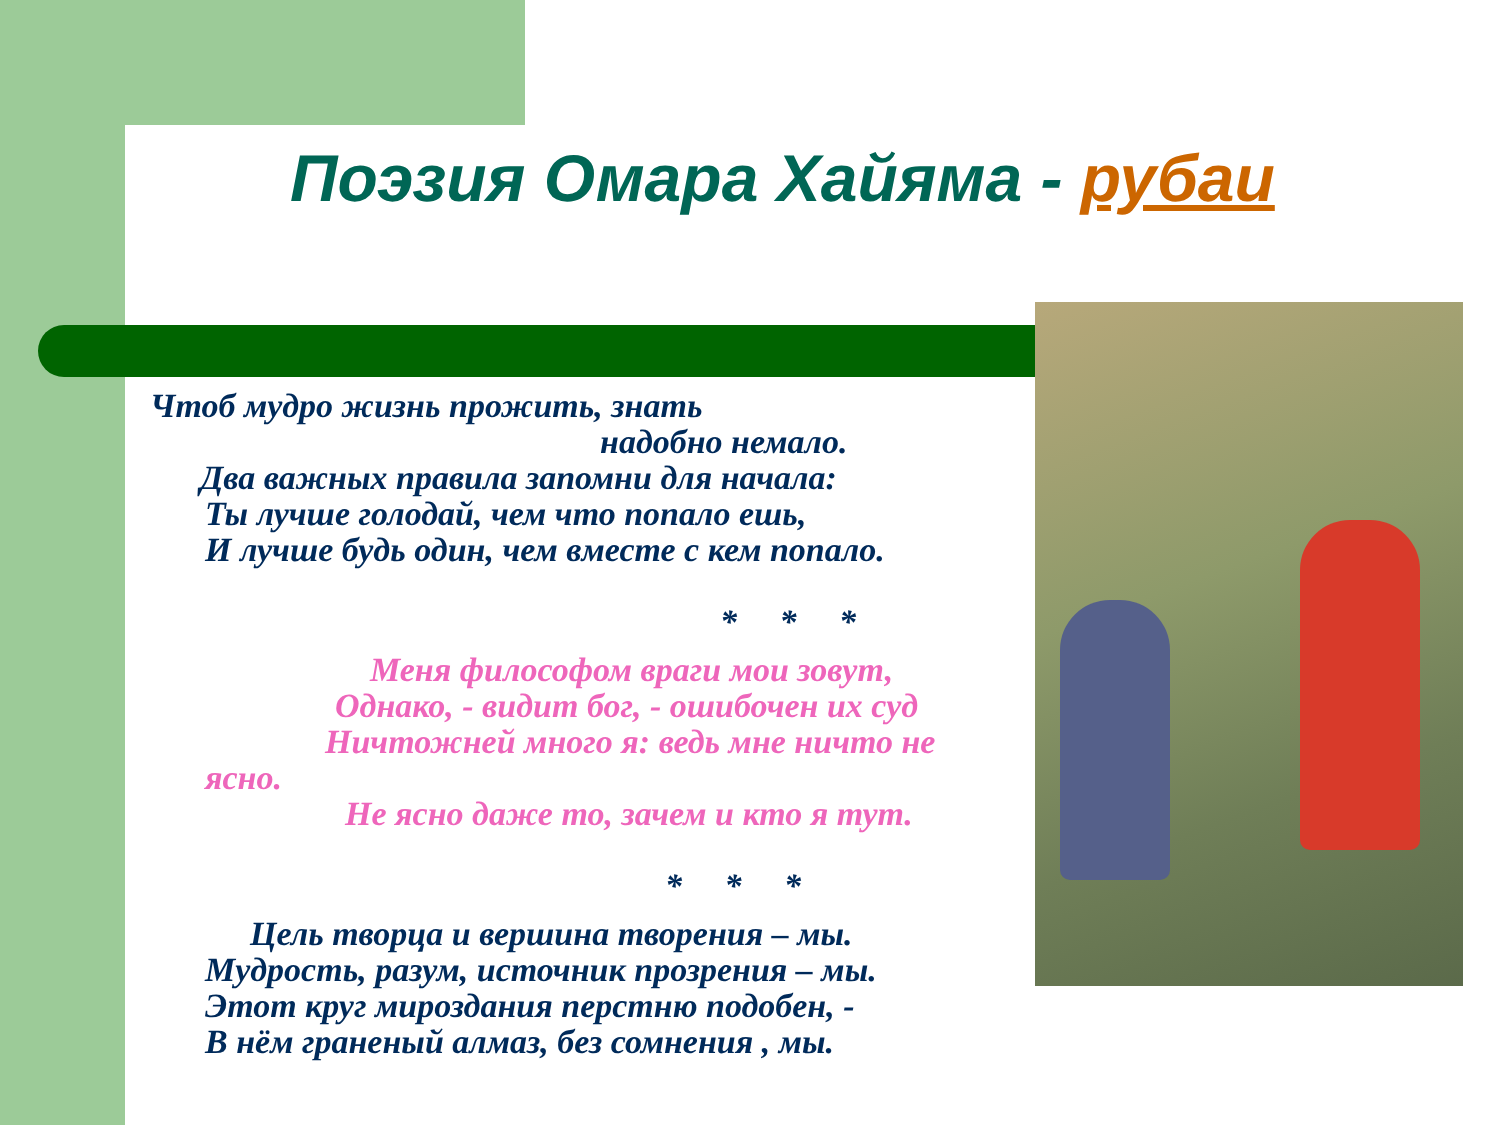Поэзия Омара Хайяма - рубаи
Чтоб мудро жизнь прожить, знать
надобно немало.
Два важных правила запомни для начала:
Ты лучше голодай, чем что попало ешь,
И лучше будь один, чем вместе с кем попало.
* * *
Меня философом враги мои зовут,
Однако, - видит бог, - ошибочен их суд
Ничтожней много я: ведь мне ничто не
ясно.
Не ясно даже то, зачем и кто я тут.
* * *
Цель творца и вершина творения – мы.
Мудрость, разум, источник прозрения – мы.
Этот круг мироздания перстню подобен, -
В нём граненый алмаз, без сомнения , мы.